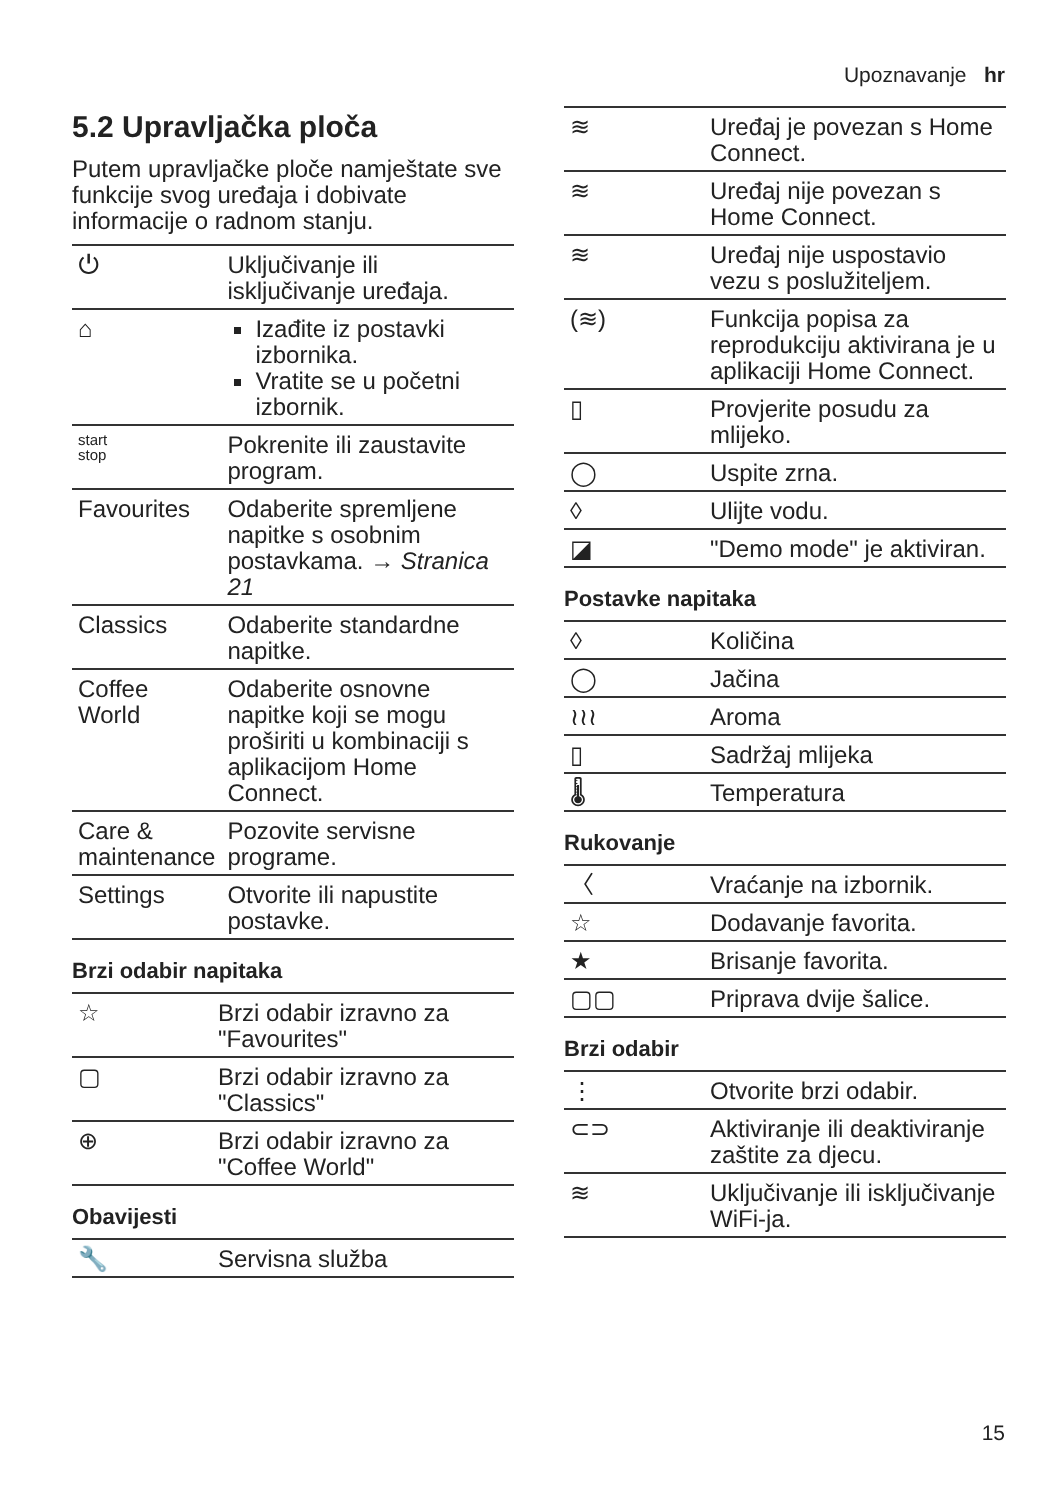Upoznavanje hr
5.2 Upravljačka ploča
Putem upravljačke ploče namještate sve funkcije svog uređaja i dobivate informacije o radnom stanju.
| ⏻ | Uključivanje ili isključivanje uređaja. |
| ⌂ | Izađite iz postavki izbornika. Vratite se u početni izbornik. |
| start stop | Pokrenite ili zaustavite program. |
| Favourites | Odaberite spremljene napitke s osobnim postavkama. → Stranica 21 |
| Classics | Odaberite standardne napitke. |
| Coffee World | Odaberite osnovne napitke koji se mogu proširiti u kombinaciji s aplikacijom Home Connect. |
| Care & maintenance | Pozovite servisne programe. |
| Settings | Otvorite ili napustite postavke. |
Brzi odabir napitaka
| ☆ | Brzi odabir izravno za "Favourites" |
| ▢ | Brzi odabir izravno za "Classics" |
| ⊕ | Brzi odabir izravno za "Coffee World" |
Obavijesti
| 🔧 | Servisna služba |
| ≋ | Uređaj je povezan s Home Connect. |
| ≋ | Uređaj nije povezan s Home Connect. |
| ≋ | Uređaj nije uspostavio vezu s poslužiteljem. |
| (≋) | Funkcija popisa za reprodukciju aktivirana je u aplikaciji Home Connect. |
| ▯ | Provjerite posudu za mlijeko. |
| ◯ | Uspite zrna. |
| ◊ | Ulijte vodu. |
| ◪ | "Demo mode" je aktiviran. |
Postavke napitaka
| ◊ | Količina |
| ◯ | Jačina |
| ≀≀≀ | Aroma |
| ▯ | Sadržaj mlijeka |
| 🌡 | Temperatura |
Rukovanje
| 〈 | Vraćanje na izbornik. |
| ☆ | Dodavanje favorita. |
| ★ | Brisanje favorita. |
| ▢▢ | Priprava dvije šalice. |
Brzi odabir
| ⋮ | Otvorite brzi odabir. |
| ⊂⊃ | Aktiviranje ili deaktiviranje zaštite za djecu. |
| ≋ | Uključivanje ili isključivanje WiFi-ja. |
15